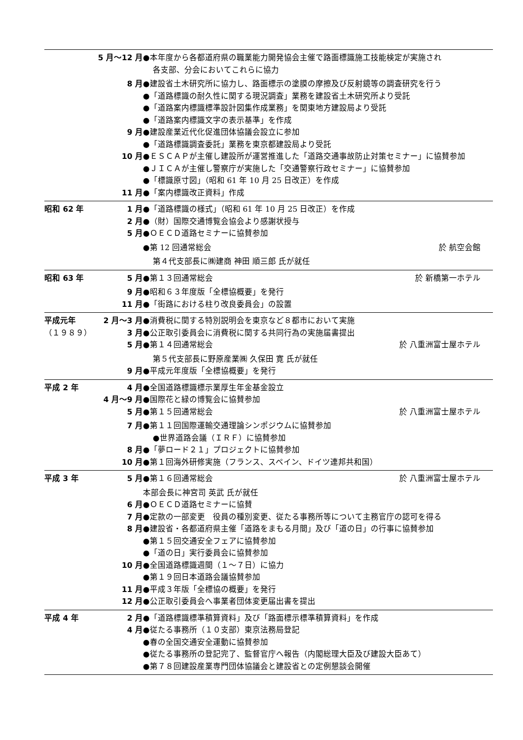5 月〜12 月 ●本年度から各都道府県の職業能力開発協会主催で路面標識施工技能検定が実施され
各支部、分会においてこれらに協力
8 月 ●建設省土木研究所に協力し、路面標示の塗膜の摩擦及び反射鏡等の調査研究を行う
●「道路標識の耐久性に関する現況調査」業務を建設省土木研究所より受託
●「道路案内標識標準設計図集作成業務」を関東地方建設局より受託
●「道路案内標識文字の表示基準」を作成
9 月 ●建設産業近代化促進団体協議会設立に参加
●「道路標識調査委託」業務を東京都建設局より受託
10 月 ●ＥＳＣＡＰが主催し建設所が運営推進した「道路交通事故防止対策セミナー」に協賛参加
●ＪＩＣＡが主催し警察庁が実施した「交通警察行政セミナー」に協賛参加
●「標識原寸図」（昭和 61 年 10 月 25 日改正）を作成
11 月 ●「案内標識改正資料」作成
昭和 62 年 1 月 ●「道路標識の様式」（昭和 61 年 10 月 25 日改正）を作成
2 月 ●（財）国際交通博覧会協会より感謝状授与
5 月 ●ＯＥＣＤ道路セミナーに協賛参加
●第 12 回通常総会 於 航空会館
第４代支部長に㈱建商 神田 順三郎 氏が就任
昭和 63 年 5 月 ●第１３回通常総会 於 新橋第一ホテル
9 月 ●昭和６３年度版「全標協概要」を発行
11 月 ●「街路における柱り改良委員会」の設置
平成元年 2 月〜3 月 ●消費税に関する特別説明会を東京など８都市において実施
（１９８９） 3 月 ●公正取引委員会に消費税に関する共同行為の実施届書提出
5 月 ●第１４回通常総会 於 八重洲富士屋ホテル
第５代支部長に野原産業㈱ 久保田 寛 氏が就任
9 月 ●平成元年度版「全標協概要」を発行
平成 2 年 4 月 ●全国道路標識標示業厚生年金基金設立
4 月〜9 月 ●国際花と緑の博覧会に協賛参加
5 月 ●第１５回通常総会 於 八重洲富士屋ホテル
7 月 ●第１１回国際運輸交通理論シンポジウムに協賛参加
●世界道路会議（ＩＲＦ）に協賛参加
8 月 ●「夢ロード２１」プロジェクトに協賛参加
10 月 ●第１回海外研修実施（フランス、スペイン、ドイツ連邦共和国）
平成 3 年 5 月 ●第１６回通常総会 於 八重洲富士屋ホテル
本部会長に神宮司 英武 氏が就任
6 月 ●ＯＥＣＤ道路セミナーに協賛
7 月 ●定款の一部変更　役員の種別変更、従たる事務所等について主務官庁の認可を得る
8 月 ●建設省・各都道府県主催「道路をまもる月間」及び「道の日」の行事に協賛参加
●第１５回交通安全フェアに協賛参加
●「道の日」実行委員会に協賛参加
10 月 ●全国道路標識週間（１〜７日）に協力
●第１９回日本道路会議協賛参加
11 月 ●平成３年版「全標協の概要」を発行
12 月 ●公正取引委員会へ事業者団体変更届出書を提出
平成 4 年 2 月 ●「道路標識標準積算資料」及び「路面標示標準積算資料」を作成
4 月 ●従たる事務所（１０支部）東京法務局登記
●春の全国交通安全運動に協賛参加
●従たる事務所の登記完了、監督官庁へ報告（内閣総理大臣及び建設大臣あて）
●第７８回建設産業専門団体協議会と建設省との定例懇談会開催